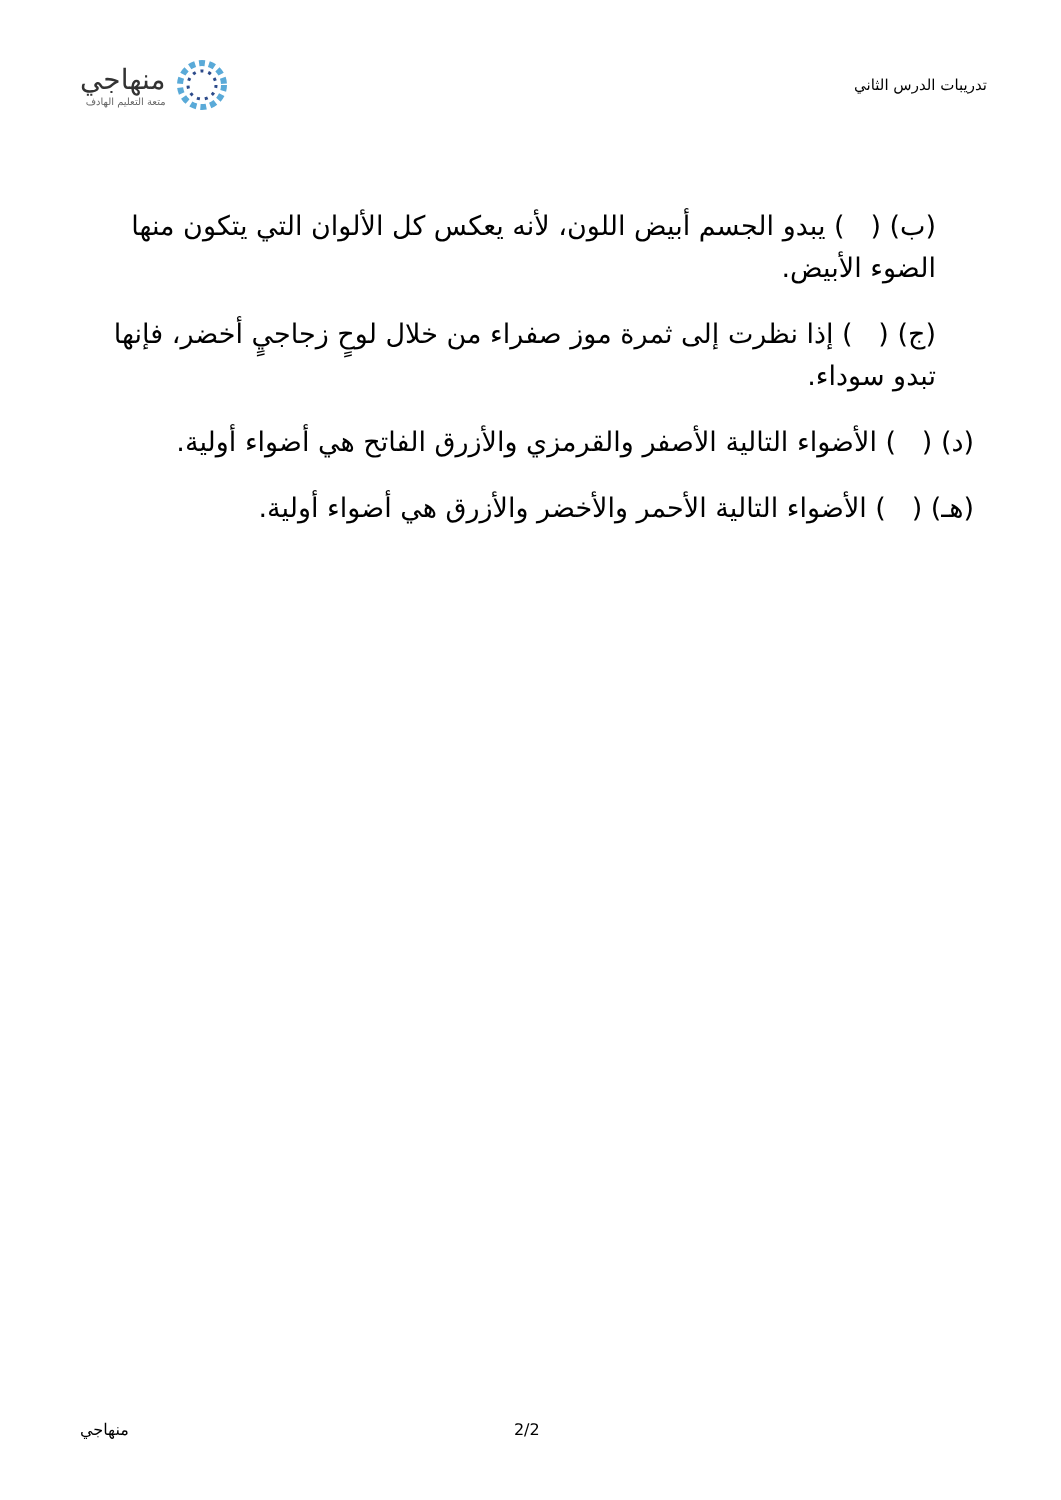تدريبات الدرس الثاني
منهاجي
متعة التعليم الهادف
(ب) ( ) يبدو الجسم أبيض اللون، لأنه يعكس كل الألوان التي يتكون منها الضوء الأبيض.
(ج) ( ) إذا نظرت إلى ثمرة موز صفراء من خلال لوحٍ زجاجيٍ أخضر، فإنها تبدو سوداء.
(د) ( ) الأضواء التالية الأصفر والقرمزي والأزرق الفاتح هي أضواء أولية.
(هـ) ( ) الأضواء التالية الأحمر والأخضر والأزرق هي أضواء أولية.
منهاجي 2/2